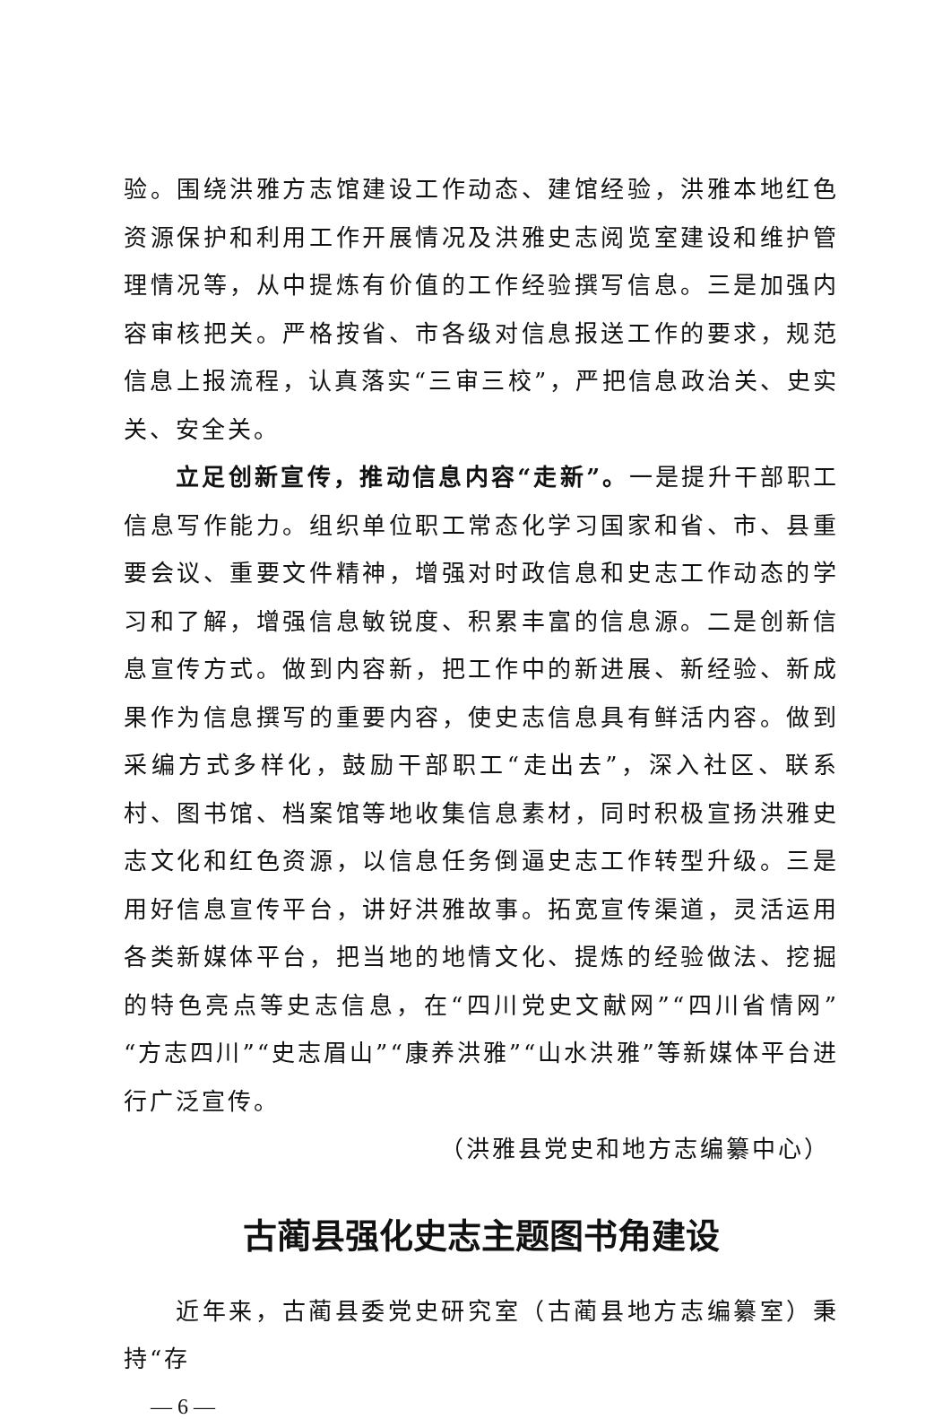验。围绕洪雅方志馆建设工作动态、建馆经验，洪雅本地红色资源保护和利用工作开展情况及洪雅史志阅览室建设和维护管理情况等，从中提炼有价值的工作经验撰写信息。三是加强内容审核把关。严格按省、市各级对信息报送工作的要求，规范信息上报流程，认真落实“三审三校”，严把信息政治关、史实关、安全关。
立足创新宣传，推动信息内容“走新”。一是提升干部职工信息写作能力。组织单位职工常态化学习国家和省、市、县重要会议、重要文件精神，增强对时政信息和史志工作动态的学习和了解，增强信息敏锐度、积累丰富的信息源。二是创新信息宣传方式。做到内容新，把工作中的新进展、新经验、新成果作为信息撰写的重要内容，使史志信息具有鲜活内容。做到采编方式多样化，鼓励干部职工“走出去”，深入社区、联系村、图书馆、档案馆等地收集信息素材，同时积极宣扬洪雅史志文化和红色资源，以信息任务倒逼史志工作转型升级。三是用好信息宣传平台，讲好洪雅故事。拓宽宣传渠道，灵活运用各类新媒体平台，把当地的地情文化、提炼的经验做法、挖掘的特色亮点等史志信息，在“四川党史文献网”“四川省情网”“方志四川”“史志眉山”“康养洪雅”“山水洪雅”等新媒体平台进行广泛宣传。
（洪雅县党史和地方志编纂中心）
古蔺县强化史志主题图书角建设
近年来，古蔺县委党史研究室（古蔺县地方志编纂室）秉持“存
— 6 —